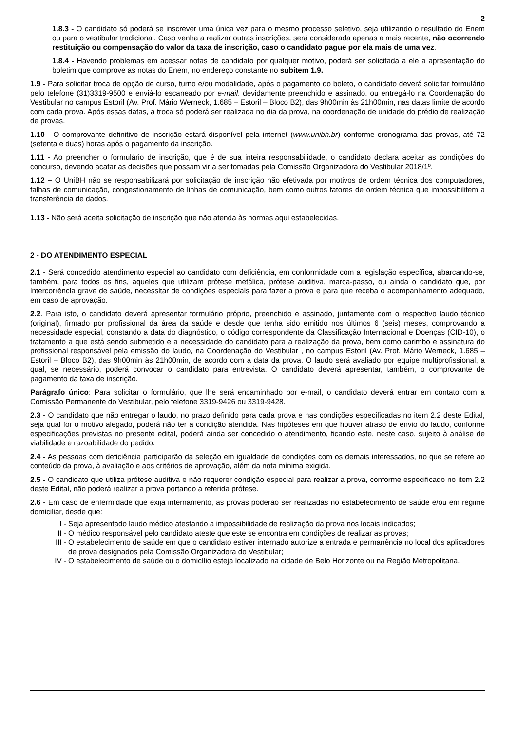2
1.8.3 - O candidato só poderá se inscrever uma única vez para o mesmo processo seletivo, seja utilizando o resultado do Enem ou para o vestibular tradicional. Caso venha a realizar outras inscrições, será considerada apenas a mais recente, não ocorrendo restituição ou compensação do valor da taxa de inscrição, caso o candidato pague por ela mais de uma vez.
1.8.4 - Havendo problemas em acessar notas de candidato por qualquer motivo, poderá ser solicitada a ele a apresentação do boletim que comprove as notas do Enem, no endereço constante no subitem 1.9.
1.9 - Para solicitar troca de opção de curso, turno e/ou modalidade, após o pagamento do boleto, o candidato deverá solicitar formulário pelo telefone (31)3319-9500 e enviá-lo escaneado por e-mail, devidamente preenchido e assinado, ou entregá-lo na Coordenação do Vestibular no campus Estoril (Av. Prof. Mário Werneck, 1.685 – Estoril – Bloco B2), das 9h00min às 21h00min, nas datas limite de acordo com cada prova. Após essas datas, a troca só poderá ser realizada no dia da prova, na coordenação de unidade do prédio de realização de provas.
1.10 - O comprovante definitivo de inscrição estará disponível pela internet (www.unibh.br) conforme cronograma das provas, até 72 (setenta e duas) horas após o pagamento da inscrição.
1.11 - Ao preencher o formulário de inscrição, que é de sua inteira responsabilidade, o candidato declara aceitar as condições do concurso, devendo acatar as decisões que possam vir a ser tomadas pela Comissão Organizadora do Vestibular 2018/1º.
1.12 – O UniBH não se responsabilizará por solicitação de inscrição não efetivada por motivos de ordem técnica dos computadores, falhas de comunicação, congestionamento de linhas de comunicação, bem como outros fatores de ordem técnica que impossibilitem a transferência de dados.
1.13 - Não será aceita solicitação de inscrição que não atenda às normas aqui estabelecidas.
2 - DO ATENDIMENTO ESPECIAL
2.1 - Será concedido atendimento especial ao candidato com deficiência, em conformidade com a legislação específica, abarcando-se, também, para todos os fins, aqueles que utilizam prótese metálica, prótese auditiva, marca-passo, ou ainda o candidato que, por intercorrência grave de saúde, necessitar de condições especiais para fazer a prova e para que receba o acompanhamento adequado, em caso de aprovação.
2.2. Para isto, o candidato deverá apresentar formulário próprio, preenchido e assinado, juntamente com o respectivo laudo técnico (original), firmado por profissional da área da saúde e desde que tenha sido emitido nos últimos 6 (seis) meses, comprovando a necessidade especial, constando a data do diagnóstico, o código correspondente da Classificação Internacional e Doenças (CID-10), o tratamento a que está sendo submetido e a necessidade do candidato para a realização da prova, bem como carimbo e assinatura do profissional responsável pela emissão do laudo, na Coordenação do Vestibular , no campus Estoril (Av. Prof. Mário Werneck, 1.685 – Estoril – Bloco B2), das 9h00min às 21h00min, de acordo com a data da prova. O laudo será avaliado por equipe multiprofissional, a qual, se necessário, poderá convocar o candidato para entrevista. O candidato deverá apresentar, também, o comprovante de pagamento da taxa de inscrição.
Parágrafo único: Para solicitar o formulário, que lhe será encaminhado por e-mail, o candidato deverá entrar em contato com a Comissão Permanente do Vestibular, pelo telefone 3319-9426 ou 3319-9428.
2.3 - O candidato que não entregar o laudo, no prazo definido para cada prova e nas condições especificadas no item 2.2 deste Edital, seja qual for o motivo alegado, poderá não ter a condição atendida. Nas hipóteses em que houver atraso de envio do laudo, conforme especificações previstas no presente edital, poderá ainda ser concedido o atendimento, ficando este, neste caso, sujeito à análise de viabilidade e razoabilidade do pedido.
2.4 - As pessoas com deficiência participarão da seleção em igualdade de condições com os demais interessados, no que se refere ao conteúdo da prova, à avaliação e aos critérios de aprovação, além da nota mínima exigida.
2.5 - O candidato que utiliza prótese auditiva e não requerer condição especial para realizar a prova, conforme especificado no item 2.2 deste Edital, não poderá realizar a prova portando a referida prótese.
2.6 - Em caso de enfermidade que exija internamento, as provas poderão ser realizadas no estabelecimento de saúde e/ou em regime domiciliar, desde que:
I - Seja apresentado laudo médico atestando a impossibilidade de realização da prova nos locais indicados;
II - O médico responsável pelo candidato ateste que este se encontra em condições de realizar as provas;
III - O estabelecimento de saúde em que o candidato estiver internado autorize a entrada e permanência no local dos aplicadores de prova designados pela Comissão Organizadora do Vestibular;
IV - O estabelecimento de saúde ou o domicílio esteja localizado na cidade de Belo Horizonte ou na Região Metropolitana.